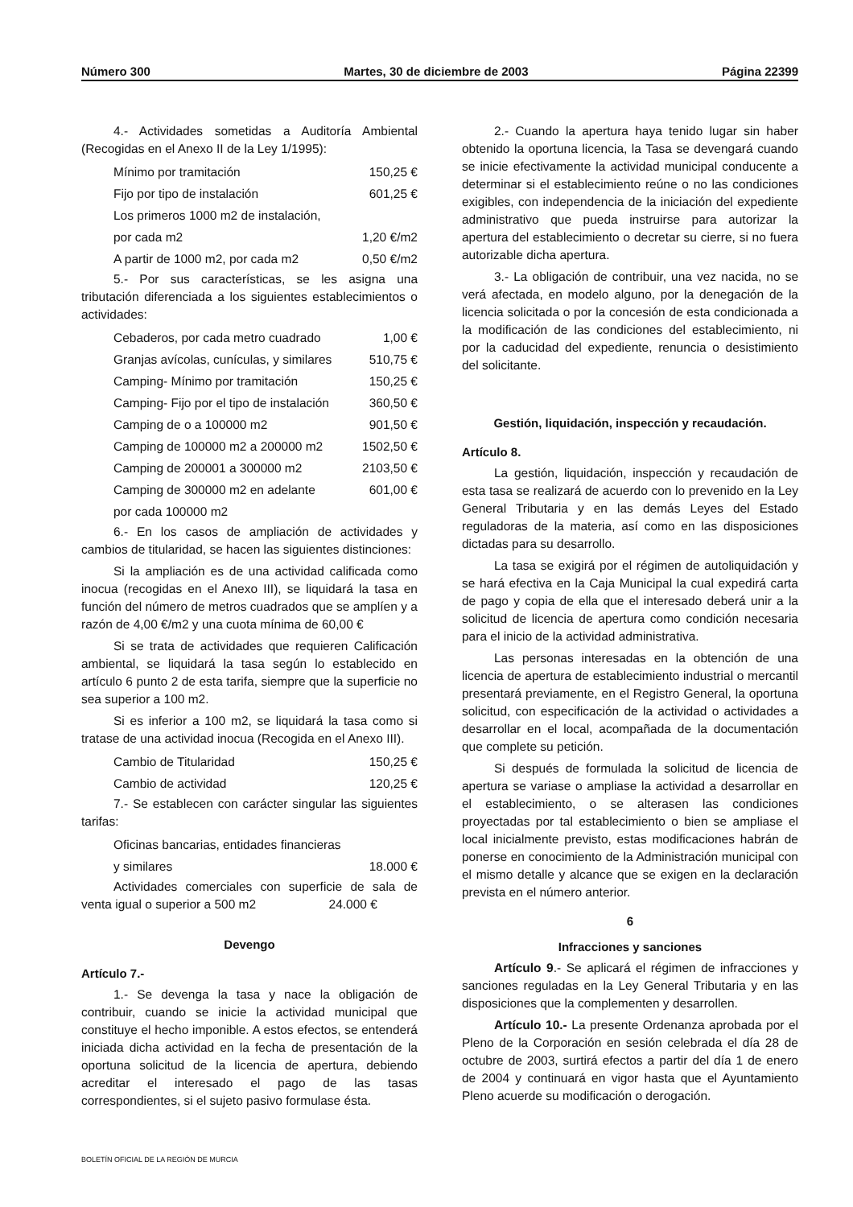Número 300 Martes, 30 de diciembre de 2003 Página 22399
4.- Actividades sometidas a Auditoría Ambiental (Recogidas en el Anexo II de la Ley 1/1995):
| Mínimo por tramitación | 150,25 € |
| Fijo por tipo de instalación | 601,25 € |
| Los primeros 1000 m2 de instalación, | |
| por cada m2 | 1,20 €/m2 |
| A partir de 1000 m2, por cada m2 | 0,50 €/m2 |
5.- Por sus características, se les asigna una tributación diferenciada a los siguientes establecimientos o actividades:
| Cebaderos, por cada metro cuadrado | 1,00 € |
| Granjas avícolas, cunículas, y similares | 510,75 € |
| Camping- Mínimo por tramitación | 150,25 € |
| Camping- Fijo por el tipo de instalación | 360,50 € |
| Camping de o a 100000 m2 | 901,50 € |
| Camping de 100000 m2 a 200000 m2 | 1502,50 € |
| Camping de 200001 a 300000 m2 | 2103,50 € |
| Camping de 300000 m2 en adelante | 601,00 € |
| por cada 100000 m2 | |
6.- En los casos de ampliación de actividades y cambios de titularidad, se hacen las siguientes distinciones:
Si la ampliación es de una actividad calificada como inocua (recogidas en el Anexo III), se liquidará la tasa en función del número de metros cuadrados que se amplíen y a razón de 4,00 €/m2 y una cuota mínima de 60,00 €
Si se trata de actividades que requieren Calificación ambiental, se liquidará la tasa según lo establecido en artículo 6 punto 2 de esta tarifa, siempre que la superficie no sea superior a 100 m2.
Si es inferior a 100 m2, se liquidará la tasa como si tratase de una actividad inocua (Recogida en el Anexo III).
| Cambio de Titularidad | 150,25 € |
| Cambio de actividad | 120,25 € |
7.- Se establecen con carácter singular las siguientes tarifas:
| Oficinas bancarias, entidades financieras | |
| y similares | 18.000 € |
Actividades comerciales con superficie de sala de venta igual o superior a 500 m2 24.000 €
Devengo
Artículo 7.-
1.- Se devenga la tasa y nace la obligación de contribuir, cuando se inicie la actividad municipal que constituye el hecho imponible. A estos efectos, se entenderá iniciada dicha actividad en la fecha de presentación de la oportuna solicitud de la licencia de apertura, debiendo acreditar el interesado el pago de las tasas correspondientes, si el sujeto pasivo formulase ésta.
2.- Cuando la apertura haya tenido lugar sin haber obtenido la oportuna licencia, la Tasa se devengará cuando se inicie efectivamente la actividad municipal conducente a determinar si el establecimiento reúne o no las condiciones exigibles, con independencia de la iniciación del expediente administrativo que pueda instruirse para autorizar la apertura del establecimiento o decretar su cierre, si no fuera autorizable dicha apertura.
3.- La obligación de contribuir, una vez nacida, no se verá afectada, en modelo alguno, por la denegación de la licencia solicitada o por la concesión de esta condicionada a la modificación de las condiciones del establecimiento, ni por la caducidad del expediente, renuncia o desistimiento del solicitante.
Gestión, liquidación, inspección y recaudación.
Artículo 8.
La gestión, liquidación, inspección y recaudación de esta tasa se realizará de acuerdo con lo prevenido en la Ley General Tributaria y en las demás Leyes del Estado reguladoras de la materia, así como en las disposiciones dictadas para su desarrollo.
La tasa se exigirá por el régimen de autoliquidación y se hará efectiva en la Caja Municipal la cual expedirá carta de pago y copia de ella que el interesado deberá unir a la solicitud de licencia de apertura como condición necesaria para el inicio de la actividad administrativa.
Las personas interesadas en la obtención de una licencia de apertura de establecimiento industrial o mercantil presentará previamente, en el Registro General, la oportuna solicitud, con especificación de la actividad o actividades a desarrollar en el local, acompañada de la documentación que complete su petición.
Si después de formulada la solicitud de licencia de apertura se variase o ampliase la actividad a desarrollar en el establecimiento, o se alterasen las condiciones proyectadas por tal establecimiento o bien se ampliase el local inicialmente previsto, estas modificaciones habrán de ponerse en conocimiento de la Administración municipal con el mismo detalle y alcance que se exigen en la declaración prevista en el número anterior.
6
Infracciones y sanciones
Artículo 9.- Se aplicará el régimen de infracciones y sanciones reguladas en la Ley General Tributaria y en las disposiciones que la complementen y desarrollen.
Artículo 10.- La presente Ordenanza aprobada por el Pleno de la Corporación en sesión celebrada el día 28 de octubre de 2003, surtirá efectos a partir del día 1 de enero de 2004 y continuará en vigor hasta que el Ayuntamiento Pleno acuerde su modificación o derogación.
BOLETÍN OFICIAL DE LA REGIÓN DE MURCIA